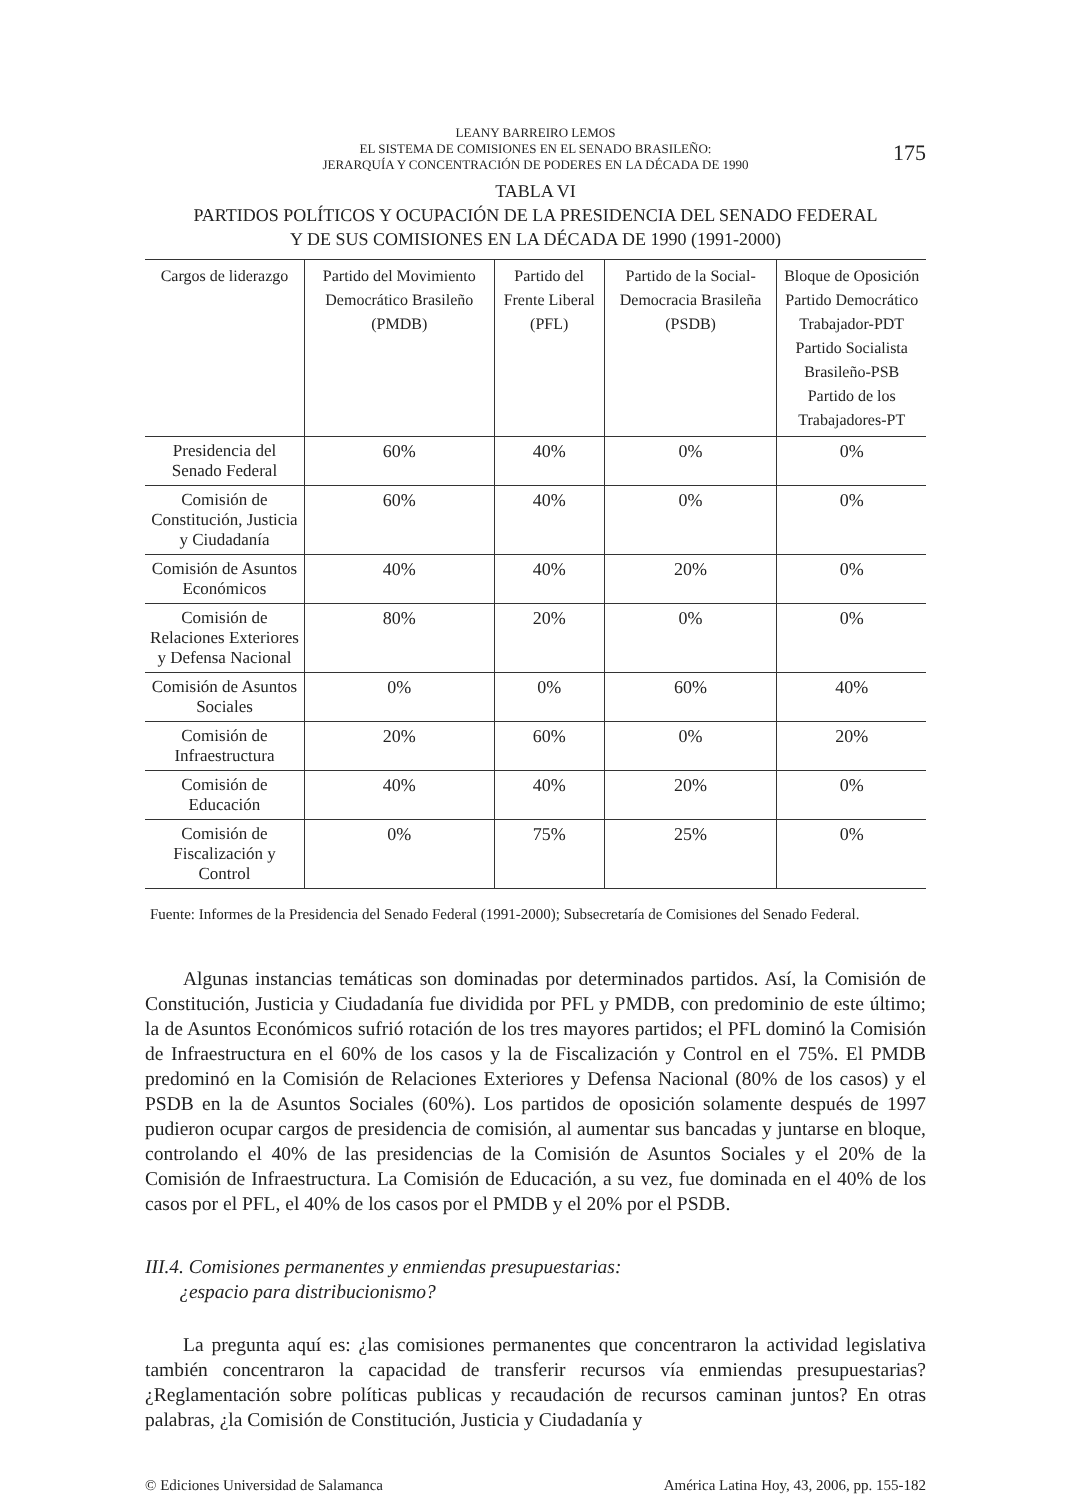LEANY BARREIRO LEMOS
EL SISTEMA DE COMISIONES EN EL SENADO BRASILEÑO:
JERARQUÍA Y CONCENTRACIÓN DE PODERES EN LA DÉCADA DE 1990
175
TABLA VI
PARTIDOS POLÍTICOS Y OCUPACIÓN DE LA PRESIDENCIA DEL SENADO FEDERAL
Y DE SUS COMISIONES EN LA DÉCADA DE 1990 (1991-2000)
| Cargos de liderazgo | Partido del Movimiento Democrático Brasileño (PMDB) | Partido del Frente Liberal (PFL) | Partido de la Social-Democracia Brasileña (PSDB) | Bloque de Oposición Partido Democrático Trabajador-PDT Partido Socialista Brasileño-PSB Partido de los Trabajadores-PT |
| --- | --- | --- | --- | --- |
| Presidencia del Senado Federal | 60% | 40% | 0% | 0% |
| Comisión de Constitución, Justicia y Ciudadanía | 60% | 40% | 0% | 0% |
| Comisión de Asuntos Económicos | 40% | 40% | 20% | 0% |
| Comisión de Relaciones Exteriores y Defensa Nacional | 80% | 20% | 0% | 0% |
| Comisión de Asuntos Sociales | 0% | 0% | 60% | 40% |
| Comisión de Infraestructura | 20% | 60% | 0% | 20% |
| Comisión de Educación | 40% | 40% | 20% | 0% |
| Comisión de Fiscalización y Control | 0% | 75% | 25% | 0% |
Fuente: Informes de la Presidencia del Senado Federal (1991-2000); Subsecretaría de Comisiones del Senado Federal.
Algunas instancias temáticas son dominadas por determinados partidos. Así, la Comisión de Constitución, Justicia y Ciudadanía fue dividida por PFL y PMDB, con predominio de este último; la de Asuntos Económicos sufrió rotación de los tres mayores partidos; el PFL dominó la Comisión de Infraestructura en el 60% de los casos y la de Fiscalización y Control en el 75%. El PMDB predominó en la Comisión de Relaciones Exteriores y Defensa Nacional (80% de los casos) y el PSDB en la de Asuntos Sociales (60%). Los partidos de oposición solamente después de 1997 pudieron ocupar cargos de presidencia de comisión, al aumentar sus bancadas y juntarse en bloque, controlando el 40% de las presidencias de la Comisión de Asuntos Sociales y el 20% de la Comisión de Infraestructura. La Comisión de Educación, a su vez, fue dominada en el 40% de los casos por el PFL, el 40% de los casos por el PMDB y el 20% por el PSDB.
III.4. Comisiones permanentes y enmiendas presupuestarias:
¿espacio para distribucionismo?
La pregunta aquí es: ¿las comisiones permanentes que concentraron la actividad legislativa también concentraron la capacidad de transferir recursos vía enmiendas presupuestarias? ¿Reglamentación sobre políticas publicas y recaudación de recursos caminan juntos? En otras palabras, ¿la Comisión de Constitución, Justicia y Ciudadanía y
© Ediciones Universidad de Salamanca América Latina Hoy, 43, 2006, pp. 155-182